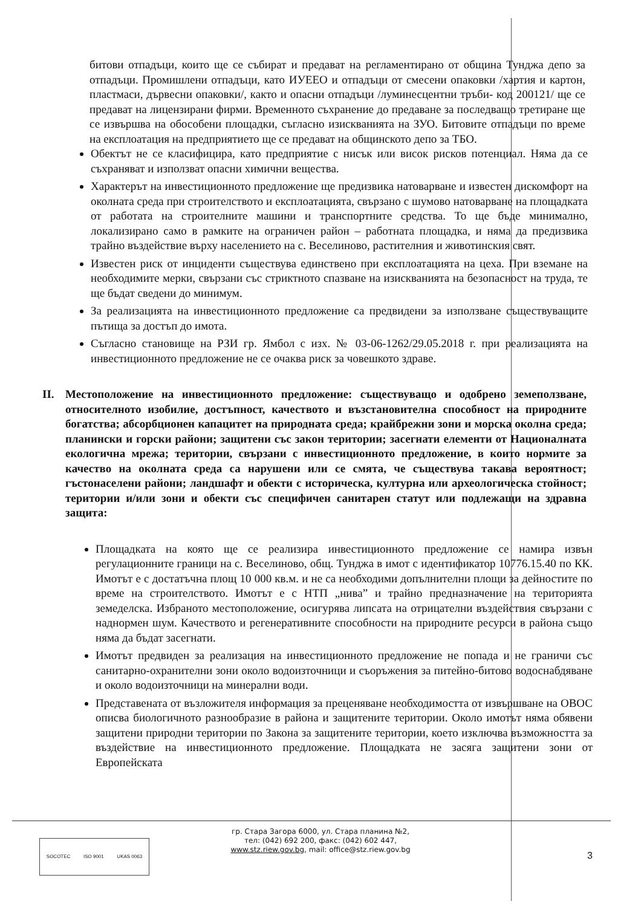битови отпадъци, които ще се събират и предават на регламентирано от община Тунджа депо за отпадъци. Промишлени отпадъци, като ИУЕЕО и отпадъци от смесени опаковки /хартия и картон, пластмаси, дървесни опаковки/, както и опасни отпадъци /луминесцентни тръби- код 200121/ ще се предават на лицензирани фирми. Временното съхранение до предаване за последващо третиране ще се извършва на обособени площадки, съгласно изискванията на ЗУО. Битовите отпадъци по време на експлоатация на предприятието ще се предават на общинското депо за ТБО.
Обектът не се класифицира, като предприятие с нисък или висок рисков потенциал. Няма да се съхраняват и използват опасни химични вещества.
Характерът на инвестиционното предложение ще предизвика натоварване и известен дискомфорт на околната среда при строителството и експлоатацията, свързано с шумово натоварване на площадката от работата на строителните машини и транспортните средства. То ще бъде минимално, локализирано само в рамките на ограничен район – работната площадка, и няма да предизвика трайно въздействие върху населението на с. Веселиново, растителния и животинския свят.
Известен риск от инциденти съществува единствено при експлоатацията на цеха. При вземане на необходимите мерки, свързани със стриктното спазване на изискванията на безопасност на труда, те ще бъдат сведени до минимум.
За реализацията на инвестиционното предложение са предвидени за използване съществуващите пътища за достъп до имота.
Съгласно становище на РЗИ гр. Ямбол с изх. № 03-06-1262/29.05.2018 г. при реализацията на инвестиционното предложение не се очаква риск за човешкото здраве.
II. Местоположение на инвестиционното предложение: съществуващо и одобрено земеползване, относителното изобилие, достъпност, качеството и възстановителна способност на природните богатства; абсорбционен капацитет на природната среда; крайбрежни зони и морска околна среда; планински и горски райони; защитени със закон територии; засегнати елементи от Националната екологична мрежа; територии, свързани с инвестиционното предложение, в които нормите за качество на околната среда са нарушени или се смята, че съществува такава вероятност; гъстонаселени райони; ландшафт и обекти с историческа, културна или археологическа стойност; територии и/или зони и обекти със специфичен санитарен статут или подлежащи на здравна защита:
Площадката на която ще се реализира инвестиционното предложение се намира извън регулационните граници на с. Веселиново, общ. Тунджа в имот с идентификатор 10776.15.40 по КК. Имотът е с достатъчна площ 10 000 кв.м. и не са необходими допълнителни площи за дейностите по време на строителството. Имотът е с НТП „нива” и трайно предназначение на територията земеделска. Избраното местоположение, осигурява липсата на отрицателни въздействия свързани с наднормен шум. Качеството и регенеративните способности на природните ресурси в района също няма да бъдат засегнати.
Имотът предвиден за реализация на инвестиционното предложение не попада и не граничи със санитарно-охранителни зони около водоизточници и съоръжения за питейно-битово водоснабдяване и около водоизточници на минерални води.
Представената от възложителя информация за преценяване необходимостта от извършване на ОВОС описва биологичното разнообразие в района и защитените територии. Около имотът няма обявени защитени природни територии по Закона за защитените територии, което изключва възможността за въздействие на инвестиционното предложение. Площадката не засяга защитени зони от Европейската
SOCOTEC ISO 9001 UKAS 0063
гр. Стара Загора 6000, ул. Стара планина №2,
тел: (042) 692 200, факс: (042) 602 447,
www.stz.riew.gov.bg, mail: office@stz.riew.gov.bg
3